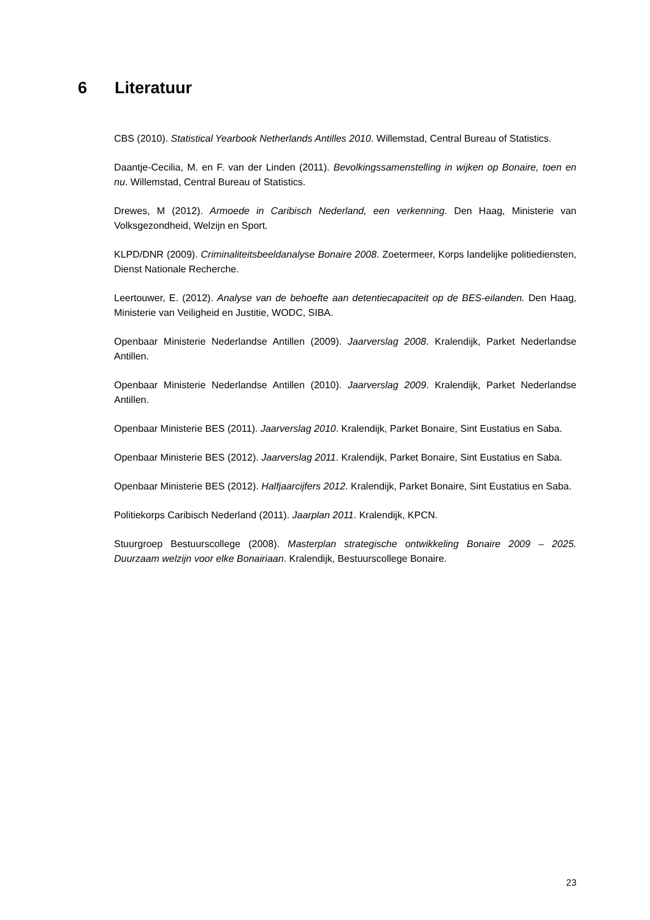6 Literatuur
CBS (2010). Statistical Yearbook Netherlands Antilles 2010. Willemstad, Central Bureau of Statistics.
Daantje-Cecilia, M. en F. van der Linden (2011). Bevolkingssamenstelling in wijken op Bonaire, toen en nu. Willemstad, Central Bureau of Statistics.
Drewes, M (2012). Armoede in Caribisch Nederland, een verkenning. Den Haag, Ministerie van Volksgezondheid, Welzijn en Sport.
KLPD/DNR (2009). Criminaliteitsbeeldanalyse Bonaire 2008. Zoetermeer, Korps landelijke politiediensten, Dienst Nationale Recherche.
Leertouwer, E. (2012). Analyse van de behoefte aan detentiecapaciteit op de BES-eilanden. Den Haag, Ministerie van Veiligheid en Justitie, WODC, SIBA.
Openbaar Ministerie Nederlandse Antillen (2009). Jaarverslag 2008. Kralendijk, Parket Nederlandse Antillen.
Openbaar Ministerie Nederlandse Antillen (2010). Jaarverslag 2009. Kralendijk, Parket Nederlandse Antillen.
Openbaar Ministerie BES (2011). Jaarverslag 2010. Kralendijk, Parket Bonaire, Sint Eustatius en Saba.
Openbaar Ministerie BES (2012). Jaarverslag 2011. Kralendijk, Parket Bonaire, Sint Eustatius en Saba.
Openbaar Ministerie BES (2012). Halfjaarcijfers 2012. Kralendijk, Parket Bonaire, Sint Eustatius en Saba.
Politiekorps Caribisch Nederland (2011). Jaarplan 2011. Kralendijk, KPCN.
Stuurgroep Bestuurscollege (2008). Masterplan strategische ontwikkeling Bonaire 2009 – 2025. Duurzaam welzijn voor elke Bonairiaan. Kralendijk, Bestuurscollege Bonaire.
23